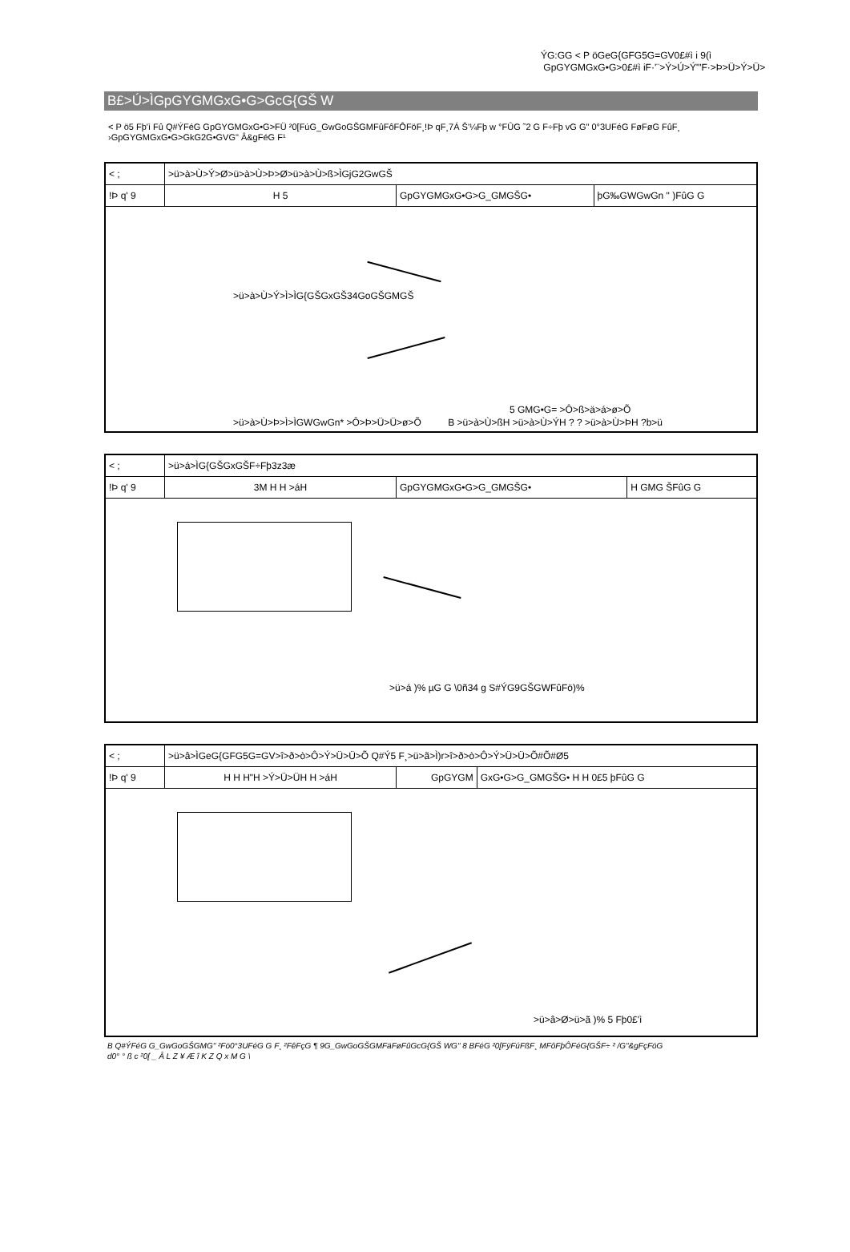ÝG:GG < P öGeG{GFG5G=GV0£#ì i 9(ì
GpGYGMGxG•G>0£#ì iF·'¨>Ý>Ú>Ý"'F·>Þ>Ü>Ý>Ü>
B£>Ú>ÌGpGYGMGxG•G>GcG{GŠ W
< P ö5 Fþ'ì Fû Q#ÝFéG GpGYGMGxG•G>FÜ ²0[FúG_GwGoGŠGMFûFôFÔFöF¸!Þ qF¸7Á Š'¼Fþ w °FÛG ˜2 G F÷Fþ vG G" 0°3UFéG FøFøG FûF¸ ›GpGYGMGxG•G>GkG2G•GVG" Â&gFéG F¹
| < ; | >ü>à>Ù>Ý>Ø>ü>à>Ù>Þ>Ø>ü>à>Ù>ß>ÌGjG2GwGŠ | | |
| !Þ q' 9 | H 5 | GpGYGMGxG•G>G_GMGŠG• | þG‰GWGwGn " )FûG G |
| >ü>à>Ù>Ý>Ì>ÌG{GŠGxGŠ34GoGŠGMGŠ 5 GMG•G= >Ô>ß>ä>á>ø>Õ >ü>à>Ù>Þ>Ì>ÌGWGwGn* >Ô>Þ>Ü>Ü>ø>Õ B >ü>à>Ù>ßH >ü>à>Ù>ÝH ? ? >ü>à>Ù>ÞH ?b>ü | | | |
| < ; | >ü>á>ÌG{GŠGxGŠF÷Fþ3z3æ | | |
| !Þ q' 9 | 3M H H >áH | GpGYGMGxG•G>G_GMGŠG• | H GMG ŠFûG G |
| >ü>á )% µG G \0ñ34 g S#ÝG9GŠGWFûFö)% | | | |
| < ; | >ü>â>ÌGeG{GFG5G=GV>î>ð>ò>Ô>Ý>Ü>Ü>Õ Q#Ý5 F¸>ü>ã>Ì)r>î>ð>ò>Ô>Ý>Ü>Ü>Õ#Õ#Ø5 | | |
| !Þ q' 9 | H H H"H >Ý>Ü>ÜH H >áH | GpGYGM | GxG•G>G_GMGŠG• H H 0£5 þFûG G |
| >ü>â>Ø>ü>ã )% 5 Fþ0£'ì | | | |
B Q#ÝFéG G_GwGoGŠGMG" ²Fö0°3UFéG G F¸ ²FêFçG ¶ 9G_GwGoGŠGMFäFøFûGcG{GŠ WG" 8 BFéG ²0[FÿFúFßF¸ MFôFþÔFéG{GŠF÷ ² /G"&gFçFöG
d0° ° ß c ²0[ _ Â L Z ¥ Æ î K Z Q x M G \